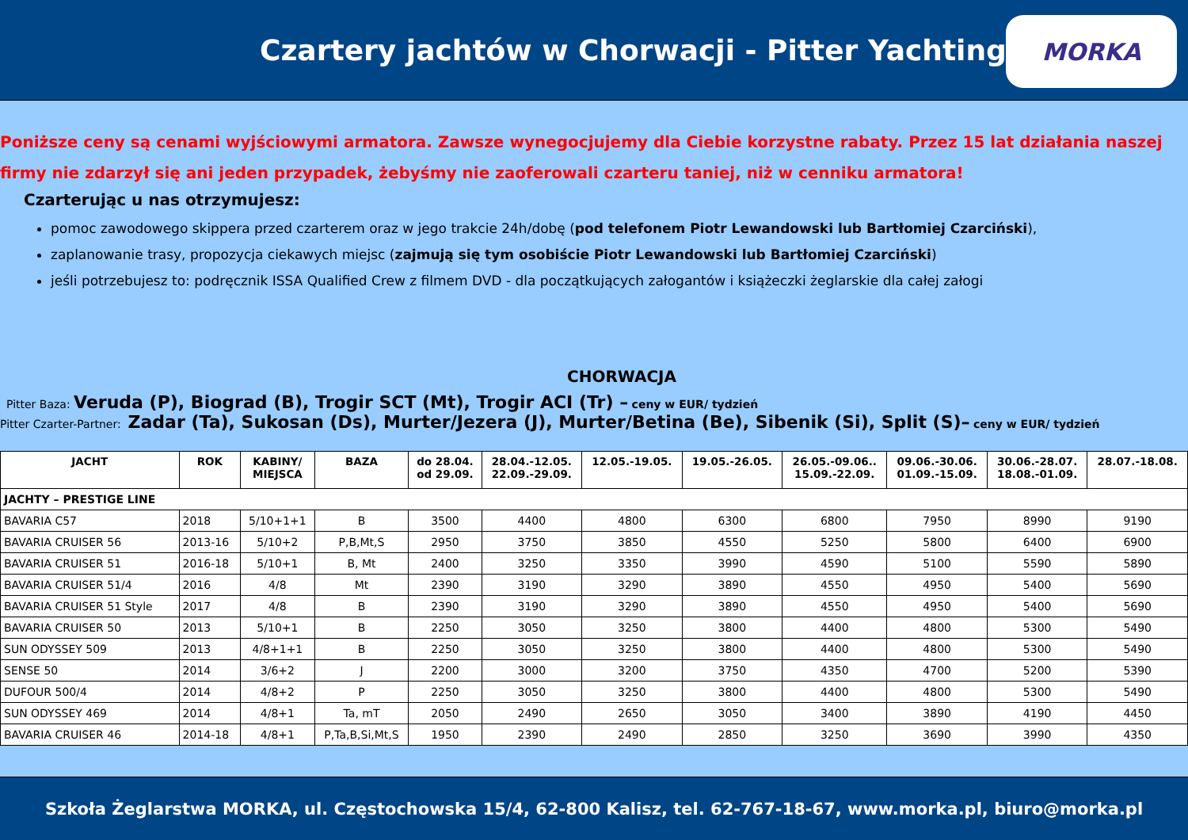Czartery jachtów w Chorwacji - Pitter Yachting
MORKA
Poniższe ceny są cenami wyjściowymi armatora. Zawsze wynegocjujemy dla Ciebie korzystne rabaty. Przez 15 lat działania naszej firmy nie zdarzył się ani jeden przypadek, żebyśmy nie zaoferowali czarteru taniej, niż w cenniku armatora!
Czarterując u nas otrzymujesz:
pomoc zawodowego skippera przed czarterem oraz w jego trakcie 24h/dobę (pod telefonem Piotr Lewandowski lub Bartłomiej Czarciński),
zaplanowanie trasy, propozycja ciekawych miejsc (zajmują się tym osobiście Piotr Lewandowski lub Bartłomiej Czarciński)
jeśli potrzebujesz to: podręcznik ISSA Qualified Crew z filmem DVD - dla początkujących załogantów i książeczki żeglarskie dla całej załogi
CHORWACJA
Pitter Baza: Veruda (P), Biograd (B), Trogir SCT (Mt), Trogir ACI (Tr) – ceny w EUR/ tydzień
Pitter Czarter-Partner: Zadar (Ta), Sukosan (Ds), Murter/Jezera (J), Murter/Betina (Be), Sibenik (Si), Split (S)– ceny w EUR/ tydzień
| JACHT | ROK | KABINY/ MIEJSCA | BAZA | do 28.04. od 29.09. | 28.04.-12.05. 22.09.-29.09. | 12.05.-19.05. | 19.05.-26.05. | 26.05.-09.06.. 15.09.-22.09. | 09.06.-30.06. 01.09.-15.09. | 30.06.-28.07. 18.08.-01.09. | 28.07.-18.08. |
| --- | --- | --- | --- | --- | --- | --- | --- | --- | --- | --- | --- |
| JACHTY – PRESTIGE LINE | | | | | | | | | | | |
| BAVARIA C57 | 2018 | 5/10+1+1 | B | 3500 | 4400 | 4800 | 6300 | 6800 | 7950 | 8990 | 9190 |
| BAVARIA CRUISER 56 | 2013-16 | 5/10+2 | P,B,Mt,S | 2950 | 3750 | 3850 | 4550 | 5250 | 5800 | 6400 | 6900 |
| BAVARIA CRUISER 51 | 2016-18 | 5/10+1 | B, Mt | 2400 | 3250 | 3350 | 3990 | 4590 | 5100 | 5590 | 5890 |
| BAVARIA CRUISER 51/4 | 2016 | 4/8 | Mt | 2390 | 3190 | 3290 | 3890 | 4550 | 4950 | 5400 | 5690 |
| BAVARIA CRUISER 51 Style | 2017 | 4/8 | B | 2390 | 3190 | 3290 | 3890 | 4550 | 4950 | 5400 | 5690 |
| BAVARIA CRUISER 50 | 2013 | 5/10+1 | B | 2250 | 3050 | 3250 | 3800 | 4400 | 4800 | 5300 | 5490 |
| SUN ODYSSEY 509 | 2013 | 4/8+1+1 | B | 2250 | 3050 | 3250 | 3800 | 4400 | 4800 | 5300 | 5490 |
| SENSE 50 | 2014 | 3/6+2 | J | 2200 | 3000 | 3200 | 3750 | 4350 | 4700 | 5200 | 5390 |
| DUFOUR 500/4 | 2014 | 4/8+2 | P | 2250 | 3050 | 3250 | 3800 | 4400 | 4800 | 5300 | 5490 |
| SUN ODYSSEY 469 | 2014 | 4/8+1 | Ta, mT | 2050 | 2490 | 2650 | 3050 | 3400 | 3890 | 4190 | 4450 |
| BAVARIA CRUISER 46 | 2014-18 | 4/8+1 | P,Ta,B,Si,Mt,S | 1950 | 2390 | 2490 | 2850 | 3250 | 3690 | 3990 | 4350 |
Szkoła Żeglarstwa MORKA, ul. Częstochowska 15/4, 62-800 Kalisz, tel. 62-767-18-67, www.morka.pl, biuro@morka.pl